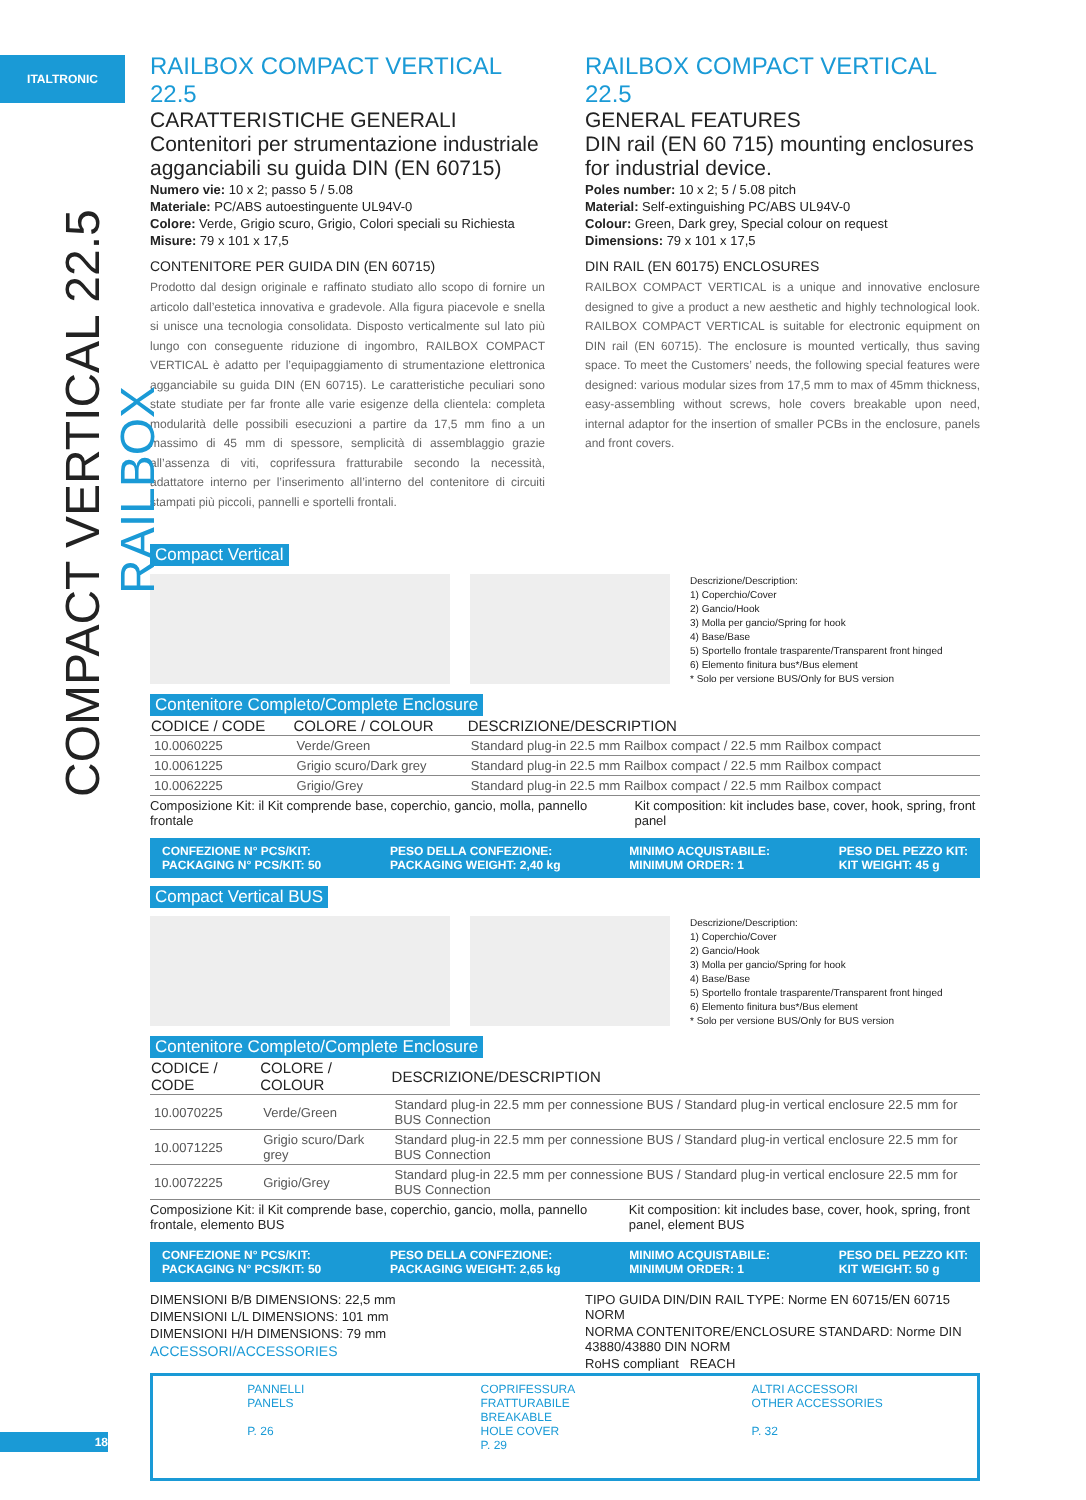ITALTRONIC
COMPACT VERTICAL 22.5 RAILBOX
RAILBOX COMPACT VERTICAL 22.5
CARATTERISTICHE GENERALI
Contenitori per strumentazione industriale agganciabili su guida DIN (EN 60715)
Numero vie: 10 x 2; passo 5 / 5.08
Materiale: PC/ABS autoestinguente UL94V-0
Colore: Verde, Grigio scuro, Grigio, Colori speciali su Richiesta
Misure: 79 x 101 x 17,5
CONTENITORE PER GUIDA DIN (EN 60715)
Prodotto dal design originale e raffinato studiato allo scopo di fornire un articolo dall’estetica innovativa e gradevole. Alla figura piacevole e snella si unisce una tecnologia consolidata. Disposto verticalmente sul lato più lungo con conseguente riduzione di ingombro, RAILBOX COMPACT VERTICAL è adatto per l’equipaggiamento di strumentazione elettronica agganciabile su guida DIN (EN 60715). Le caratteristiche peculiari sono state studiate per far fronte alle varie esigenze della clientela: completa modularità delle possibili esecuzioni a partire da 17,5 mm fino a un massimo di 45 mm di spessore, semplicità di assemblaggio grazie all’assenza di viti, coprifessura fratturabile secondo la necessità, adattatore interno per l’inserimento all’interno del contenitore di circuiti stampati più piccoli, pannelli e sportelli frontali.
RAILBOX COMPACT VERTICAL 22.5
GENERAL FEATURES
DIN rail (EN 60 715) mounting enclosures for industrial device.
Poles number: 10 x 2; 5 / 5.08 pitch
Material: Self-extinguishing PC/ABS UL94V-0
Colour: Green, Dark grey, Special colour on request
Dimensions: 79 x 101 x 17,5
DIN RAIL (EN 60175) ENCLOSURES
RAILBOX COMPACT VERTICAL is a unique and innovative enclosure designed to give a product a new aesthetic and highly technological look. RAILBOX COMPACT VERTICAL is suitable for electronic equipment on DIN rail (EN 60715). The enclosure is mounted vertically, thus saving space. To meet the Customers’ needs, the following special features were designed: various modular sizes from 17,5 mm to max of 45mm thickness, easy-assembling without screws, hole covers breakable upon need, internal adaptor for the insertion of smaller PCBs in the enclosure, panels and front covers.
Compact Vertical
Descrizione/Description:
1) Coperchio/Cover
2) Gancio/Hook
3) Molla per gancio/Spring for hook
4) Base/Base
5) Sportello frontale trasparente/Transparent front hinged
6) Elemento finitura bus*/Bus element
* Solo per versione BUS/Only for BUS version
Contenitore Completo/Complete Enclosure
| CODICE / CODE | COLORE / COLOUR | DESCRIZIONE/DESCRIPTION |
| --- | --- | --- |
| 10.0060225 | Verde/Green | Standard plug-in 22.5 mm Railbox compact / 22.5 mm Railbox compact |
| 10.0061225 | Grigio scuro/Dark grey | Standard plug-in 22.5 mm Railbox compact / 22.5 mm Railbox compact |
| 10.0062225 | Grigio/Grey | Standard plug-in 22.5 mm Railbox compact / 22.5 mm Railbox compact |
Composizione Kit: il Kit comprende base, coperchio, gancio, molla, pannello frontale
Kit composition: kit includes base, cover, hook, spring, front panel
CONFEZIONE N° PCS/KIT:
PACKAGING N° PCS/KIT: 50 PESO DELLA CONFEZIONE:
PACKAGING WEIGHT: 2,40 kg MINIMO ACQUISTABILE:
MINIMUM ORDER: 1 PESO DEL PEZZO KIT:
KIT WEIGHT: 45 g
Compact Vertical BUS
Descrizione/Description:
1) Coperchio/Cover
2) Gancio/Hook
3) Molla per gancio/Spring for hook
4) Base/Base
5) Sportello frontale trasparente/Transparent front hinged
6) Elemento finitura bus*/Bus element
* Solo per versione BUS/Only for BUS version
Contenitore Completo/Complete Enclosure
| CODICE / CODE | COLORE / COLOUR | DESCRIZIONE/DESCRIPTION |
| --- | --- | --- |
| 10.0070225 | Verde/Green | Standard plug-in 22.5 mm per connessione BUS / Standard plug-in vertical enclosure 22.5 mm for BUS Connection |
| 10.0071225 | Grigio scuro/Dark grey | Standard plug-in 22.5 mm per connessione BUS / Standard plug-in vertical enclosure 22.5 mm for BUS Connection |
| 10.0072225 | Grigio/Grey | Standard plug-in 22.5 mm per connessione BUS / Standard plug-in vertical enclosure 22.5 mm for BUS Connection |
Composizione Kit: il Kit comprende base, coperchio, gancio, molla, pannello frontale, elemento BUS
Kit composition: kit includes base, cover, hook, spring, front panel, element BUS
CONFEZIONE N° PCS/KIT:
PACKAGING N° PCS/KIT: 50 PESO DELLA CONFEZIONE:
PACKAGING WEIGHT: 2,65 kg MINIMO ACQUISTABILE:
MINIMUM ORDER: 1 PESO DEL PEZZO KIT:
KIT WEIGHT: 50 g
DIMENSIONI B/B DIMENSIONS: 22,5 mm
DIMENSIONI L/L DIMENSIONS: 101 mm
DIMENSIONI H/H DIMENSIONS: 79 mm
ACCESSORI/ACCESSORIES
TIPO GUIDA DIN/DIN RAIL TYPE: Norme EN 60715/EN 60715 NORM
NORMA CONTENITORE/ENCLOSURE STANDARD: Norme DIN 43880/43880 DIN NORM
RoHS compliant REACH
PANNELLI
PANELS
P. 26
COPRIFESSURA
FRATTURABILE
BREAKABLE
HOLE COVER
P. 29
ALTRI ACCESSORI
OTHER ACCESSORIES
P. 32
18